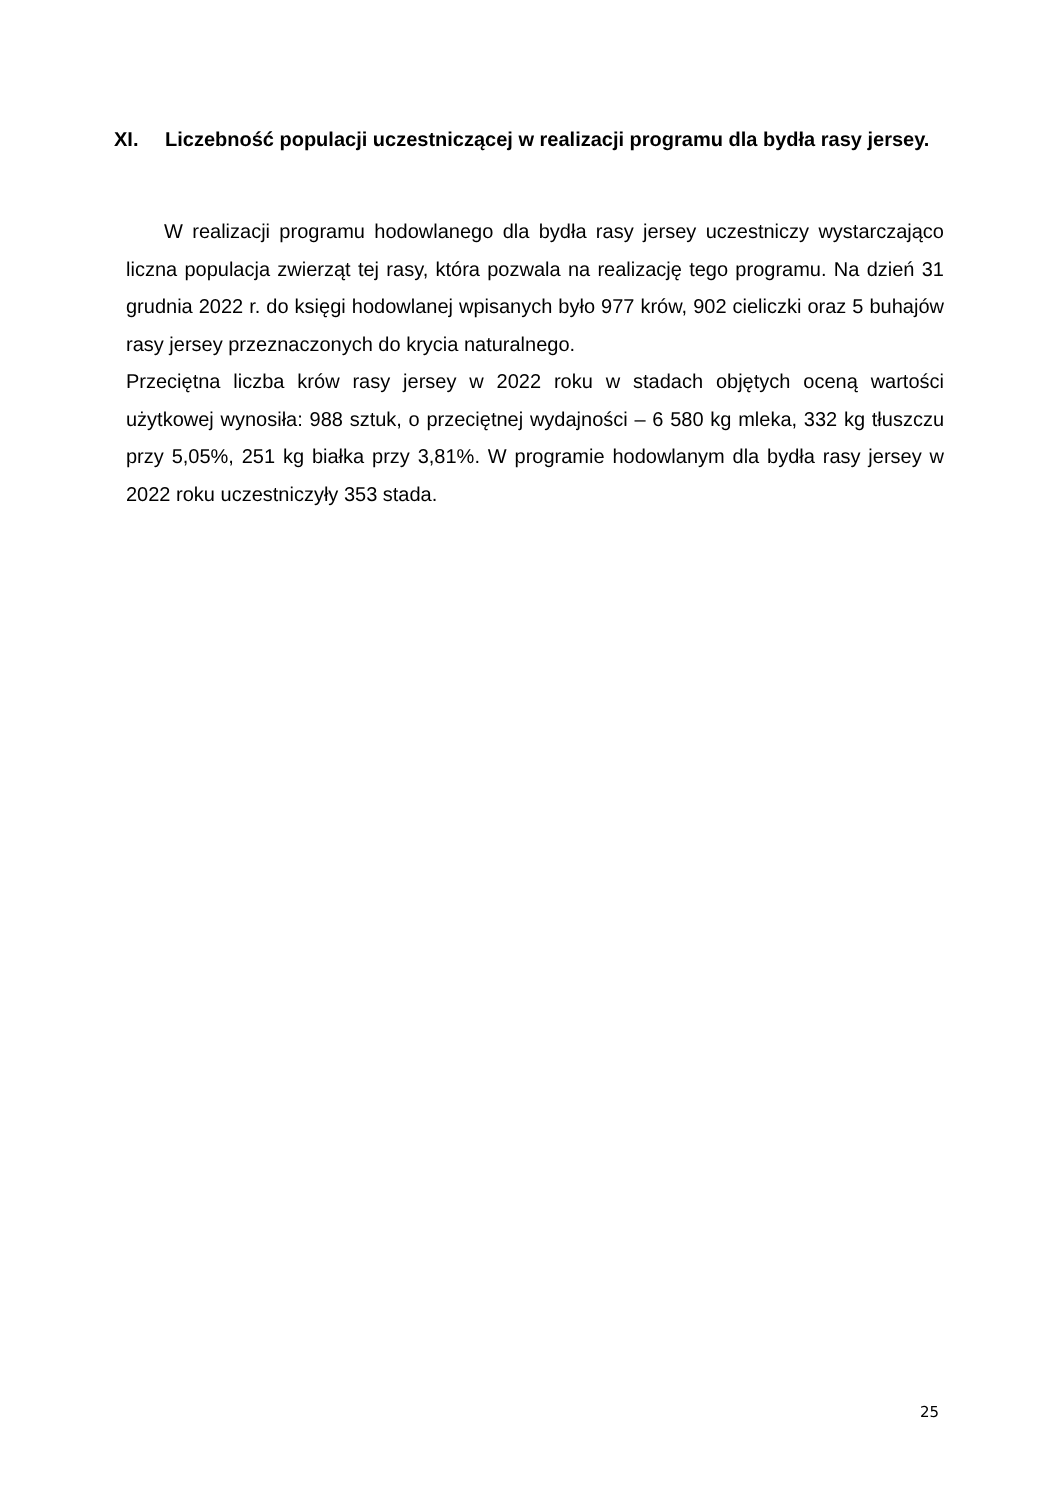XI. Liczebność populacji uczestniczącej w realizacji programu dla bydła rasy jersey.
W realizacji programu hodowlanego dla bydła rasy jersey uczestniczy wystarczająco liczna populacja zwierząt tej rasy, która pozwala na realizację tego programu. Na dzień 31 grudnia 2022 r. do księgi hodowlanej wpisanych było 977 krów, 902 cieliczki oraz 5 buhajów rasy jersey przeznaczonych do krycia naturalnego.
Przeciętna liczba krów rasy jersey w 2022 roku w stadach objętych oceną wartości użytkowej wynosiła: 988 sztuk, o przeciętnej wydajności – 6 580 kg mleka, 332 kg tłuszczu przy 5,05%, 251 kg białka przy 3,81%. W programie hodowlanym dla bydła rasy jersey w 2022 roku uczestniczyły 353 stada.
25